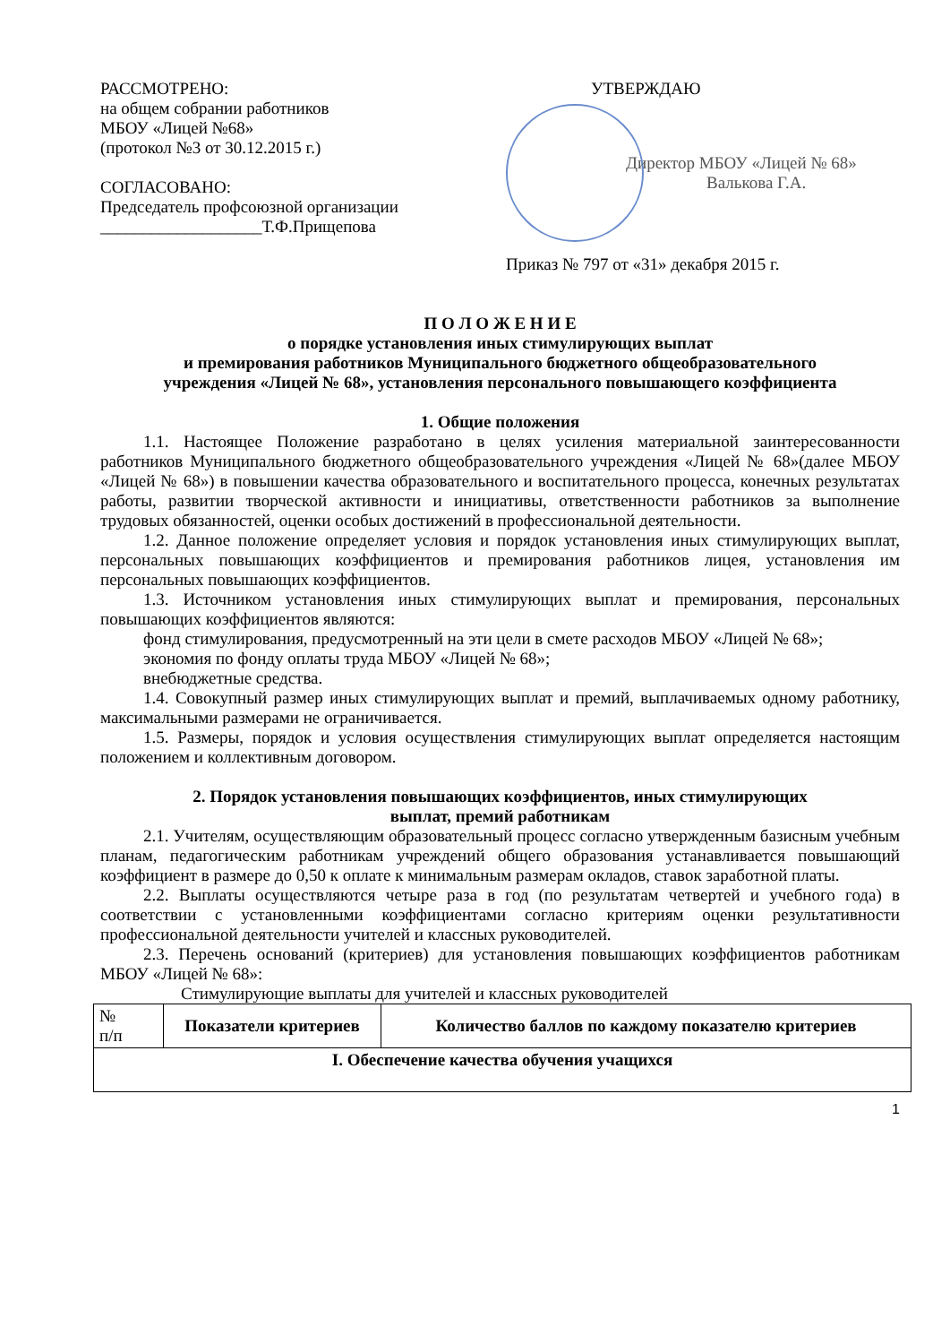РАССМОТРЕНО:
на общем собрании работников
МБОУ «Лицей №68»
(протокол №3 от 30.12.2015 г.)
СОГЛАСОВАНО:
Председатель профсоюзной организации
___________________Т.Ф.Прищепова
УТВЕРЖДАЮ
Директор МБОУ «Лицей № 68»
Валькова Г.А.
Приказ № 797 от «31» декабря 2015 г.
П О Л О Ж Е Н И Е
о порядке установления иных стимулирующих выплат
и премирования работников Муниципального бюджетного общеобразовательного
учреждения «Лицей № 68», установления персонального повышающего коэффициента
1. Общие положения
1.1. Настоящее Положение разработано в целях усиления материальной заинтересованности работников Муниципального бюджетного общеобразовательного учреждения «Лицей № 68»(далее МБОУ «Лицей № 68») в повышении качества образовательного и воспитательного процесса, конечных результатах работы, развитии творческой активности и инициативы, ответственности работников за выполнение трудовых обязанностей, оценки особых достижений в профессиональной деятельности.
1.2. Данное положение определяет условия и порядок установления иных стимулирующих выплат, персональных повышающих коэффициентов и премирования работников лицея, установления им персональных повышающих коэффициентов.
1.3. Источником установления иных стимулирующих выплат и премирования, персональных повышающих коэффициентов являются:
фонд стимулирования, предусмотренный на эти цели в смете расходов МБОУ «Лицей № 68»;
экономия по фонду оплаты труда МБОУ «Лицей № 68»;
внебюджетные средства.
1.4. Совокупный размер иных стимулирующих выплат и премий, выплачиваемых одному работнику, максимальными размерами не ограничивается.
1.5. Размеры, порядок и условия осуществления стимулирующих выплат определяется настоящим положением и коллективным договором.
2. Порядок установления повышающих коэффициентов, иных стимулирующих
выплат, премий работникам
2.1. Учителям, осуществляющим образовательный процесс согласно утвержденным базисным учебным планам, педагогическим работникам учреждений общего образования устанавливается повышающий коэффициент в размере до 0,50 к оплате к минимальным размерам окладов, ставок заработной платы.
2.2. Выплаты осуществляются четыре раза в год (по результатам четвертей и учебного года) в соответствии с установленными коэффициентами согласно критериям оценки результативности профессиональной деятельности учителей и классных руководителей.
2.3. Перечень оснований (критериев) для установления повышающих коэффициентов работникам МБОУ «Лицей № 68»:
Стимулирующие выплаты для учителей и классных руководителей
| № п/п | Показатели критериев | Количество баллов по каждому показателю критериев |
| I. Обеспечение качества обучения учащихся | | |
1